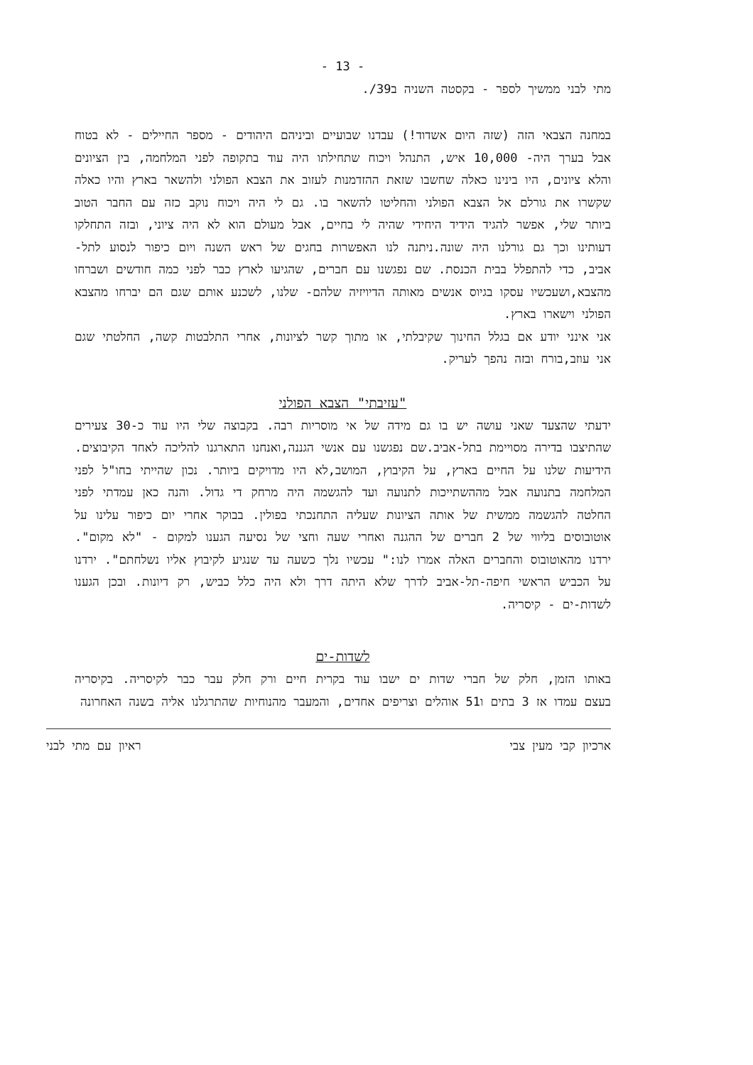- 13 -
מתי לבני ממשיך לספר - בקסטה השניה ב39/.
במחנה הצבאי הזה (שזה היום אשדוד!) עבדנו שבועיים וביניהם היהודים - מספר החיילים - לא בטוח אבל בערך היה- 10,000 איש, התנהל ויכוח שתחילתו היה עוד בתקופה לפני המלחמה, בין הציונים והלא ציונים, היו בינינו כאלה שחשבו שזאת ההזדמנות לעזוב את הצבא הפולני ולהשאר בארץ והיו כאלה שקשרו את גורלם אל הצבא הפולני והחליטו להשאר בו. גם לי היה ויכוח נוקב כזה עם החבר הטוב ביותר שלי, אפשר להגיד הידיד היחידי שהיה לי בחיים, אבל מעולם הוא לא היה ציוני, ובזה התחלקו דעותינו וכך גם גורלנו היה שונה.ניתנה לנו האפשרות בחגים של ראש השנה ויום כיפור לנסוע לתל-אביב, כדי להתפלל בבית הכנסת. שם נפגשנו עם חברים, שהגיעו לארץ כבר לפני כמה חודשים ושברחו מהצבא,ושעכשיו עסקו בגיוס אנשים מאותה הדיויזיה שלהם- שלנו, לשכנע אותם שגם הם יברחו מהצבא הפולני וישארו בארץ.
אני אינני יודע אם בגלל החינוך שקיבלתי, או מתוך קשר לציונות, אחרי התלבטות קשה, החלטתי שגם אני עוזב,בורח ובזה נהפך לעריק.
"עזיבתי" הצבא הפולני
ידעתי שהצעד שאני עושה יש בו גם מידה של אי מוסריות רבה. בקבוצה שלי היו עוד כ-30 צעירים שהתיצבו בדירה מסויימת בתל-אביב.שם נפגשנו עם אנשי הגננה,ואנחנו התארגנו להליכה לאחד הקיבוצים. הידיעות שלנו על החיים בארץ, על הקיבוץ, המושב,לא היו מדויקים ביותר. נכון שהייתי בחו"ל לפני המלחמה בתנועה אבל מההשתייכות לתנועה ועד להגשמה היה מרחק די גדול. והנה כאן עמדתי לפני החלטה להגשמה ממשית של אותה הציונות שעליה התחנכתי בפולין. בבוקר אחרי יום כיפור עלינו על אוטובוסים בליווי של 2 חברים של ההגנה ואחרי שעה וחצי של נסיעה הגענו למקום - "לא מקום". ירדנו מהאוטובוס והחברים האלה אמרו לנו:" עכשיו נלך כשעה עד שנגיע לקיבוץ אליו נשלחתם". ירדנו על הכביש הראשי חיפה-תל-אביב לדרך שלא היתה דרך ולא היה כלל כביש, רק דיונות. ובכן הגענו לשדות-ים - קיסריה.
לשדות-ים
באותו הזמן, חלק של חברי שדות ים ישבו עוד בקרית חיים ורק חלק עבר כבר לקיסריה. בקיסריה בעצם עמדו אז 3 בתים ו51 אוהלים וצריפים אחדים, והמעבר מהנוחיות שהתרגלנו אליה בשנה האחרונה
ארכיון קבי מעין צבי ראיון עם מתי לבני